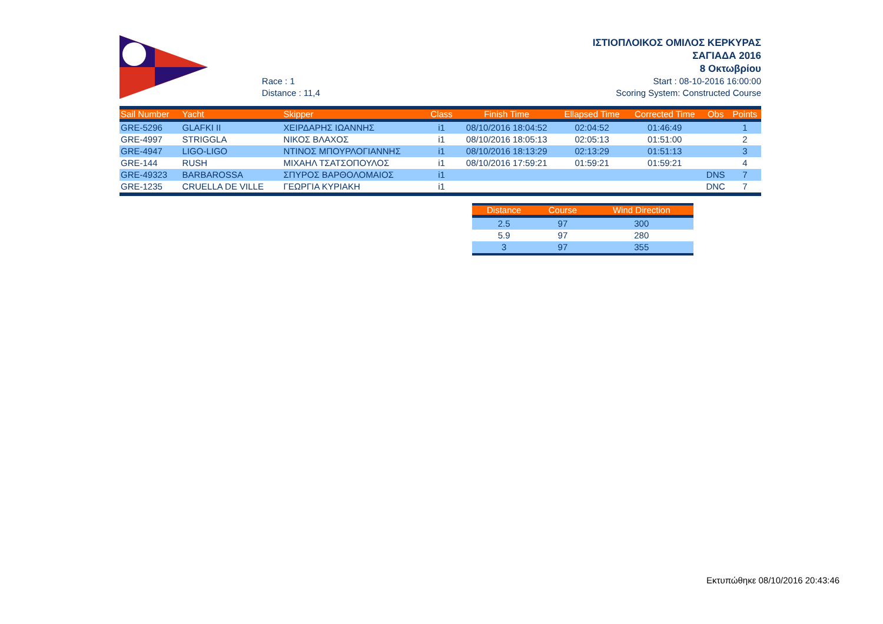Race : 1
Distance : 11,4
ΙΣΤΙΟΠΛΟΙΚΟΣ ΟΜΙΛΟΣ ΚΕΡΚΥΡΑΣ
ΣΑΓΙΑΔΑ 2016
8 Οκτωβρίου
Start : 08-10-2016 16:00:00
Scoring System: Constructed Course
| Sail Number | Yacht | Skipper | Class | Finish Time | Ellapsed Time | Corrected Time | Obs | Points |
| --- | --- | --- | --- | --- | --- | --- | --- | --- |
| GRE-5296 | GLAFKI II | ΧΕΙΡΔΑΡΗΣ ΙΩΑΝΝΗΣ | i1 | 08/10/2016 18:04:52 | 02:04:52 | 01:46:49 | | 1 |
| GRE-4997 | STRIGGLA | ΝΙΚΟΣ ΒΛΑΧΟΣ | i1 | 08/10/2016 18:05:13 | 02:05:13 | 01:51:00 | | 2 |
| GRE-4947 | LIGO-LIGO | ΝΤΙΝΟΣ ΜΠΟΥΡΛΟΓΙΑΝΝΗΣ | i1 | 08/10/2016 18:13:29 | 02:13:29 | 01:51:13 | | 3 |
| GRE-144 | RUSH | ΜΙΧΑΗΛ ΤΣΑΤΣΟΠΟΥΛΟΣ | i1 | 08/10/2016 17:59:21 | 01:59:21 | 01:59:21 | | 4 |
| GRE-49323 | BARBAROSSA | ΣΠΥΡΟΣ ΒΑΡΘΟΛΟΜΑΙΟΣ | i1 | | | | DNS | 7 |
| GRE-1235 | CRUELLA DE VILLE | ΓΕΩΡΓΙΑ ΚΥΡΙΑΚΗ | i1 | | | | DNC | 7 |
| Distance | Course | Wind Direction |
| --- | --- | --- |
| 2.5 | 97 | 300 |
| 5.9 | 97 | 280 |
| 3 | 97 | 355 |
Εκτυπώθηκε 08/10/2016 20:43:46